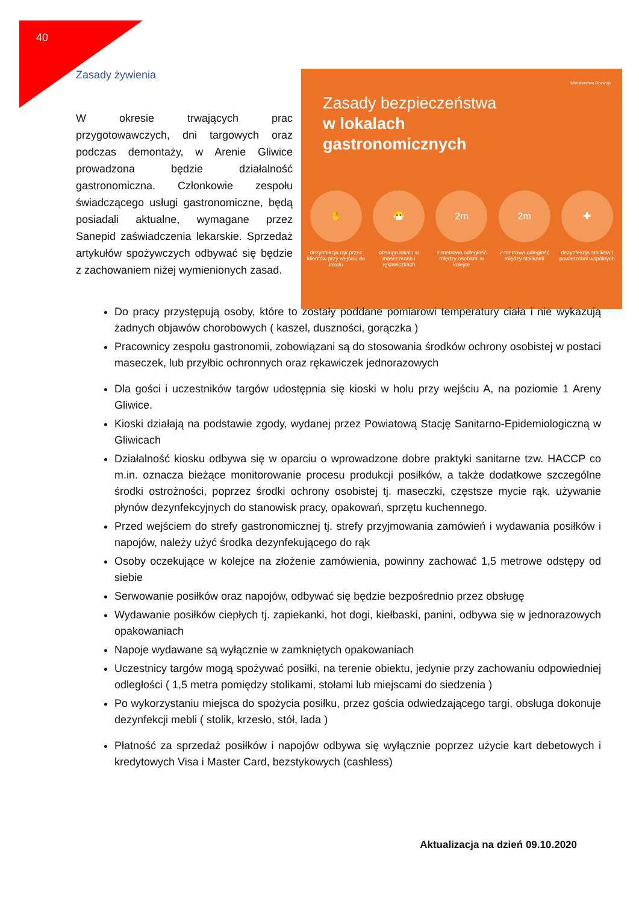40
Zasady żywienia
W okresie trwających prac przygotowawczych, dni targowych oraz podczas demontaży, w Arenie Gliwice prowadzona będzie działalność gastronomiczna. Członkowie zespołu świadczącego usługi gastronomiczne, będą posiadali aktualne, wymagane przez Sanepid zaświadczenia lekarskie. Sprzedaż artykułów spożywczych odbywać się będzie z zachowaniem niżej wymienionych zasad.
Ministerstwo Rozwoju
Zasady bezpieczeństwa
w lokalach
gastronomicznych
✋
dezynfekcja rąk przez klientów przy wejściu do lokalu
😷
obsługa lokalu w maseczkach i rękawiczkach
2m
2-metrowa odległość między osobami w kolejce
2m
2-metrowa odległość między stolikami
✚
dezynfekcja stolików i powierzchni wspólnych
Do pracy przystępują osoby, które to zostały poddane pomiarowi temperatury ciała i nie wykazują żadnych objawów chorobowych ( kaszel, duszności, gorączka )
Pracownicy zespołu gastronomii, zobowiązani są do stosowania środków ochrony osobistej w postaci maseczek, lub przyłbic ochronnych oraz rękawiczek jednorazowych
Dla gości i uczestników targów udostępnia się kioski w holu przy wejściu A, na poziomie 1 Areny Gliwice.
Kioski działają na podstawie zgody, wydanej przez Powiatową Stację Sanitarno-Epidemiologiczną w Gliwicach
Działalność kiosku odbywa się w oparciu o wprowadzone dobre praktyki sanitarne tzw. HACCP co m.in. oznacza bieżące monitorowanie procesu produkcji posiłków, a także dodatkowe szczególne środki ostrożności, poprzez środki ochrony osobistej tj. maseczki, częstsze mycie rąk, używanie płynów dezynfekcyjnych do stanowisk pracy, opakowań, sprzętu kuchennego.
Przed wejściem do strefy gastronomicznej tj. strefy przyjmowania zamówień i wydawania posiłków i napojów, należy użyć środka dezynfekującego do rąk
Osoby oczekujące w kolejce na złożenie zamówienia, powinny zachować 1,5 metrowe odstępy od siebie
Serwowanie posiłków oraz napojów, odbywać się będzie bezpośrednio przez obsługę
Wydawanie posiłków ciepłych tj. zapiekanki, hot dogi, kiełbaski, panini, odbywa się w jednorazowych opakowaniach
Napoje wydawane są wyłącznie w zamkniętych opakowaniach
Uczestnicy targów mogą spożywać posiłki, na terenie obiektu, jedynie przy zachowaniu odpowiedniej odległości ( 1,5 metra pomiędzy stolikami, stołami lub miejscami do siedzenia )
Po wykorzystaniu miejsca do spożycia posiłku, przez gościa odwiedzającego targi, obsługa dokonuje dezynfekcji mebli ( stolik, krzesło, stół, lada )
Płatność za sprzedaż posiłków i napojów odbywa się wyłącznie poprzez użycie kart debetowych i kredytowych Visa i Master Card, bezstykowych (cashless)
Aktualizacja na dzień 09.10.2020